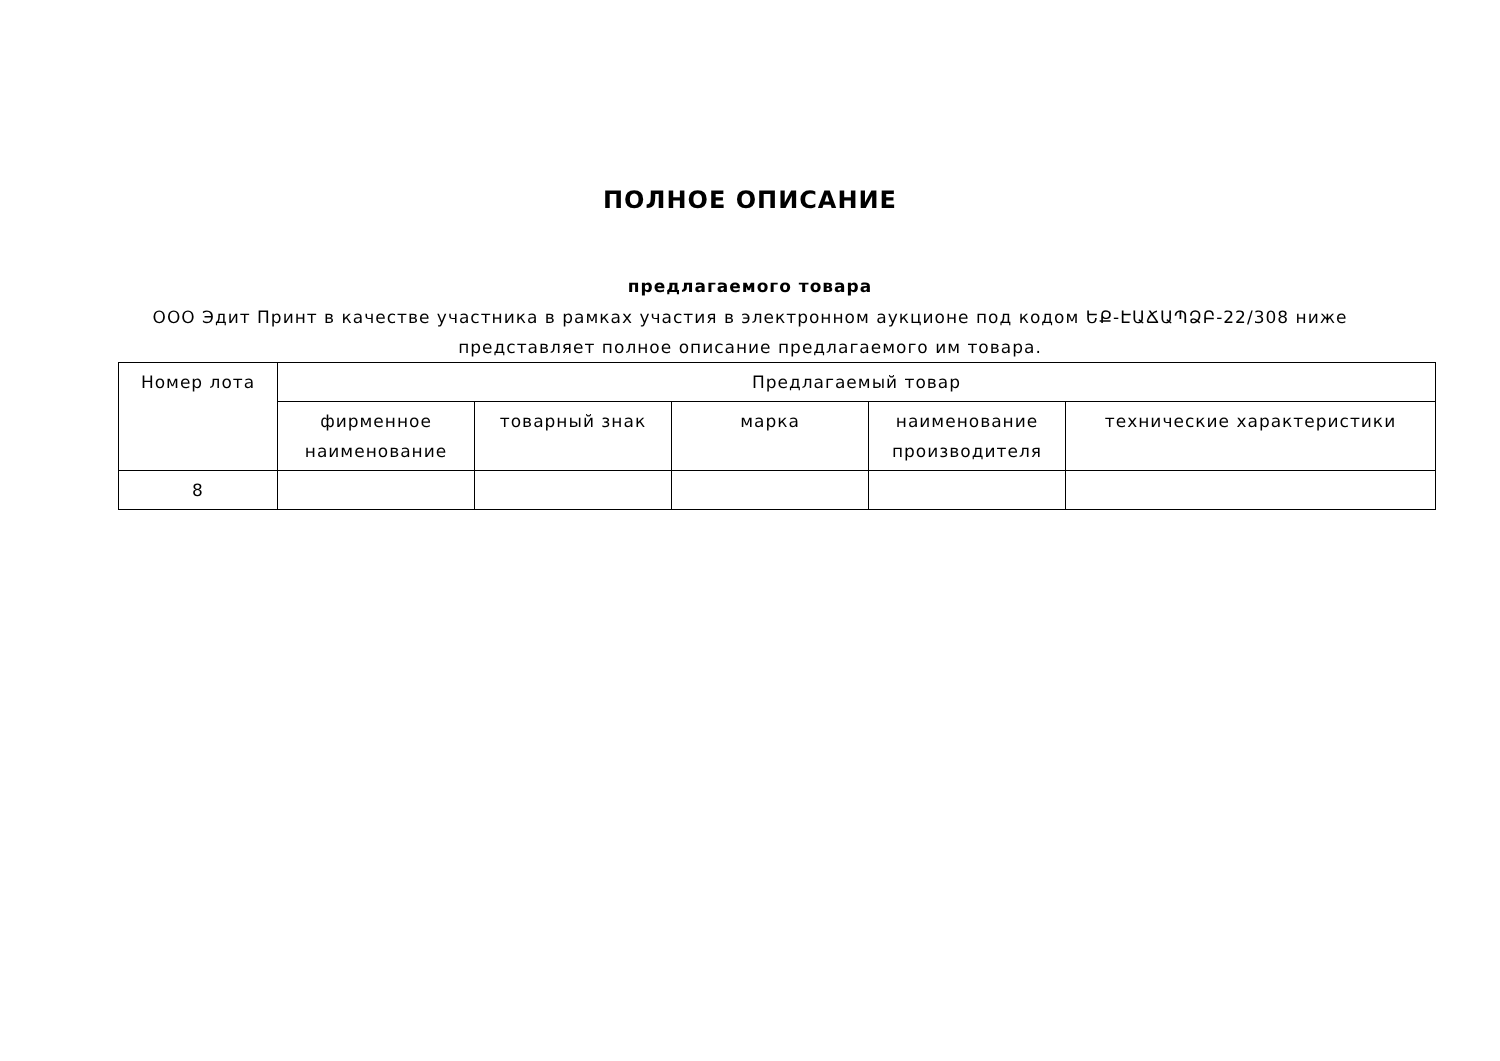ПОЛНОЕ ОПИСАНИЕ
предлагаемого товара
ООО Эдит Принт в качестве участника в рамках участия в электронном аукционе под кодом ԵՔ-ԷԱՃԱՊՁԲ-22/308 ниже представляет полное описание предлагаемого им товара.
| Номер лота | Предлагаемый товар | | | | |
| --- | --- | --- | --- | --- | --- |
| | фирменное наименование | товарный знак | марка | наименование производителя | технические характеристики |
| 8 | | | | | |